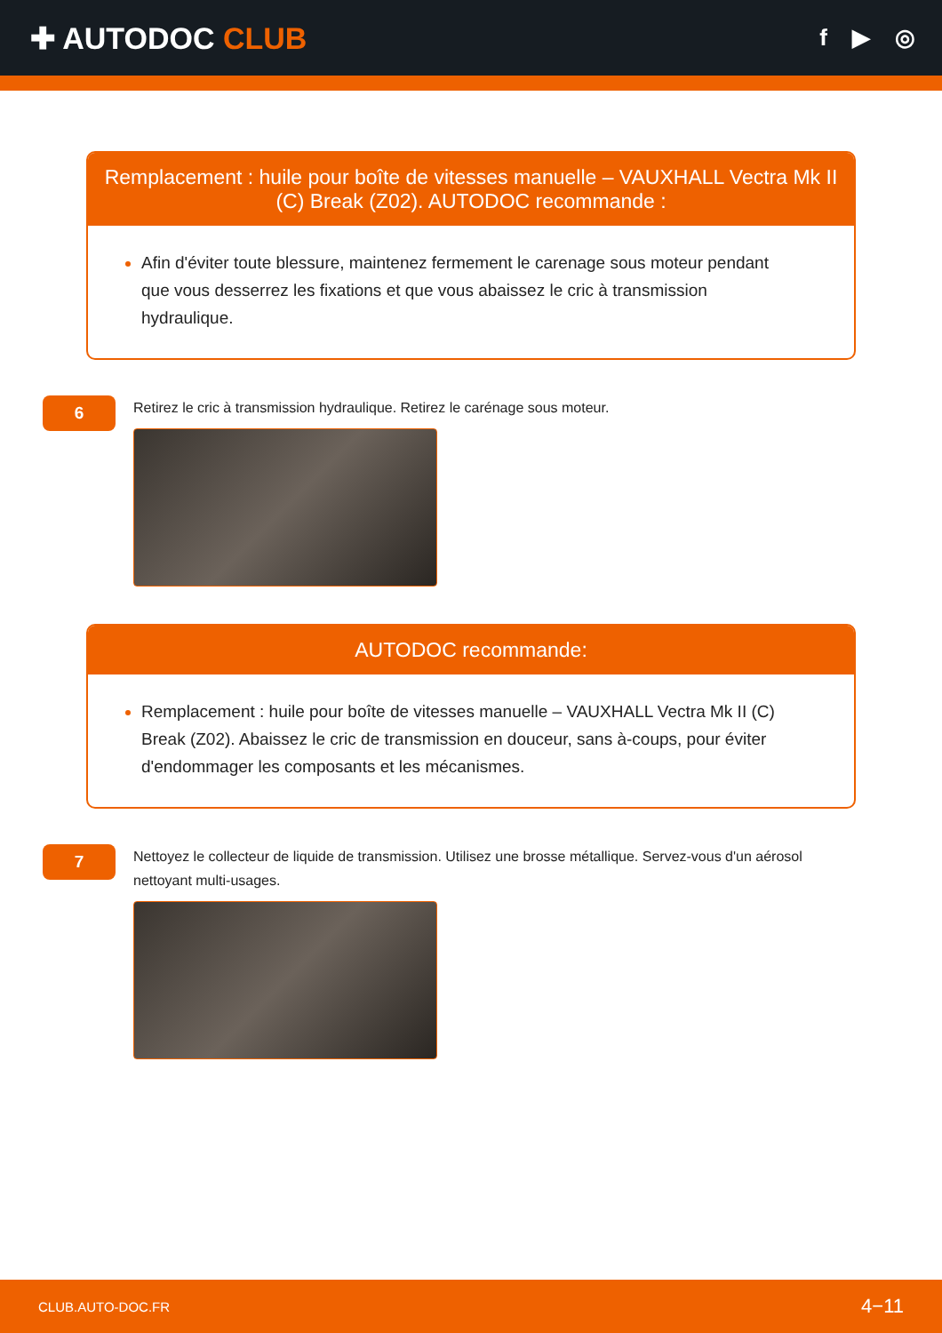✚ AUTODOC CLUB
f ▶ ◎
Remplacement : huile pour boîte de vitesses manuelle – VAUXHALL Vectra Mk II (C) Break (Z02). AUTODOC recommande :
Afin d'éviter toute blessure, maintenez fermement le carenage sous moteur pendant que vous desserrez les fixations et que vous abaissez le cric à transmission hydraulique.
6
Retirez le cric à transmission hydraulique. Retirez le carénage sous moteur.
AUTODOC recommande:
Remplacement : huile pour boîte de vitesses manuelle – VAUXHALL Vectra Mk II (C) Break (Z02). Abaissez le cric de transmission en douceur, sans à-coups, pour éviter d'endommager les composants et les mécanismes.
7
Nettoyez le collecteur de liquide de transmission. Utilisez une brosse métallique. Servez-vous d'un aérosol nettoyant multi-usages.
CLUB.AUTO-DOC.FR 4−11